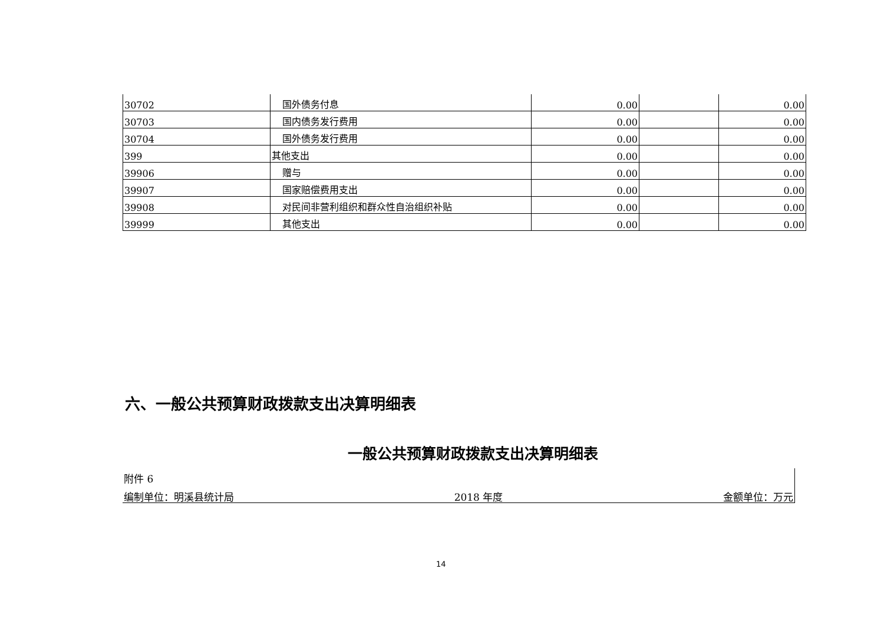| 30702 | 国外债务付息 | 0.00 | | 0.00 |
| 30703 | 国内债务发行费用 | 0.00 | | 0.00 |
| 30704 | 国外债务发行费用 | 0.00 | | 0.00 |
| 399 | 其他支出 | 0.00 | | 0.00 |
| 39906 | 赠与 | 0.00 | | 0.00 |
| 39907 | 国家赔偿费用支出 | 0.00 | | 0.00 |
| 39908 | 对民间非营利组织和群众性自治组织补贴 | 0.00 | | 0.00 |
| 39999 | 其他支出 | 0.00 | | 0.00 |
六、一般公共预算财政拨款支出决算明细表
一般公共预算财政拨款支出决算明细表
附件 6
编制单位：明溪县统计局 2018 年度 金额单位：万元
14